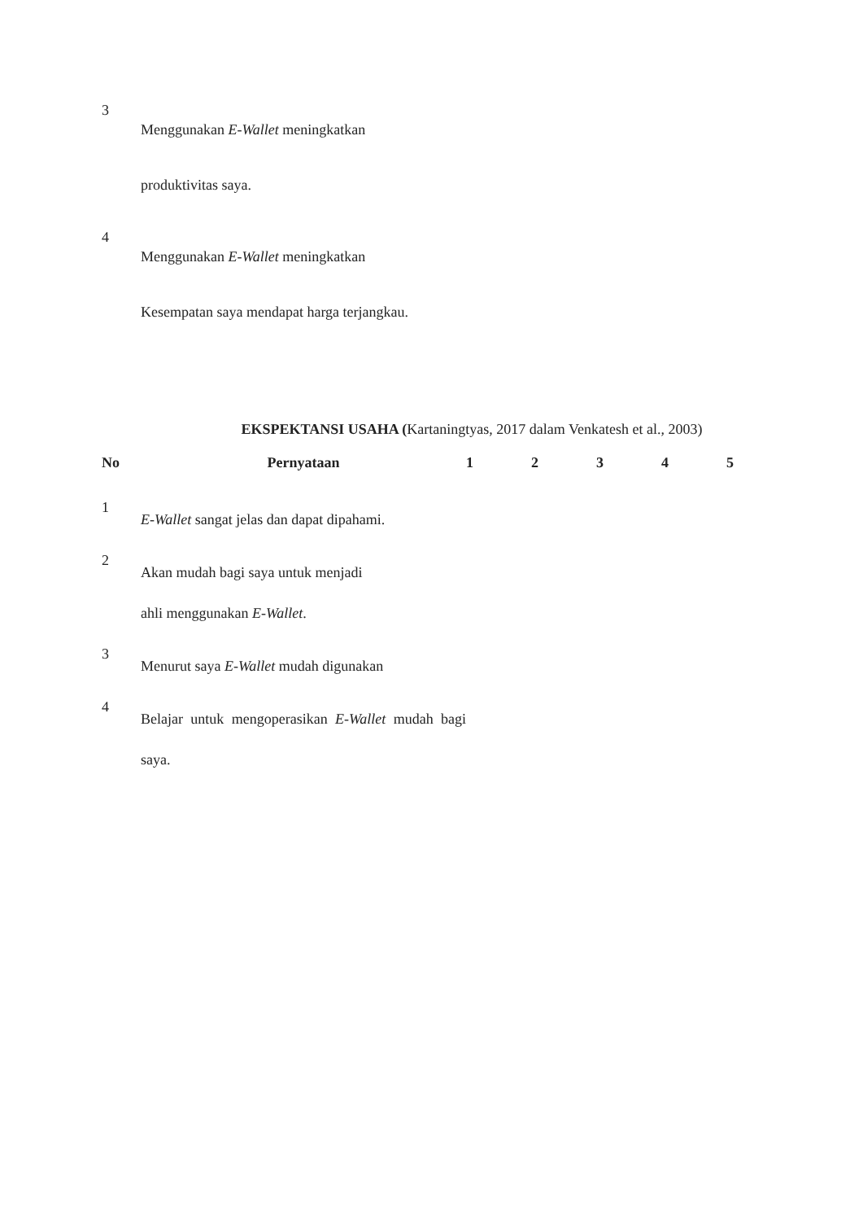| 3 | Menggunakan E-Wallet meningkatkan produktivitas saya. |
| 4 | Menggunakan E-Wallet meningkatkan Kesempatan saya mendapat harga terjangkau. |
EKSPEKTANSI USAHA (Kartaningtyas, 2017 dalam Venkatesh et al., 2003)
| No | Pernyataan | 1 | 2 | 3 | 4 | 5 |
| --- | --- | --- | --- | --- | --- | --- |
| 1 | E-Wallet sangat jelas dan dapat dipahami. | | | | | |
| 2 | Akan mudah bagi saya untuk menjadi ahli menggunakan E-Wallet . | | | | | |
| 3 | Menurut saya E-Wallet mudah digunakan | | | | | |
| 4 | Belajar untuk mengoperasikan E-Wallet mudah bagi saya. | | | | | |